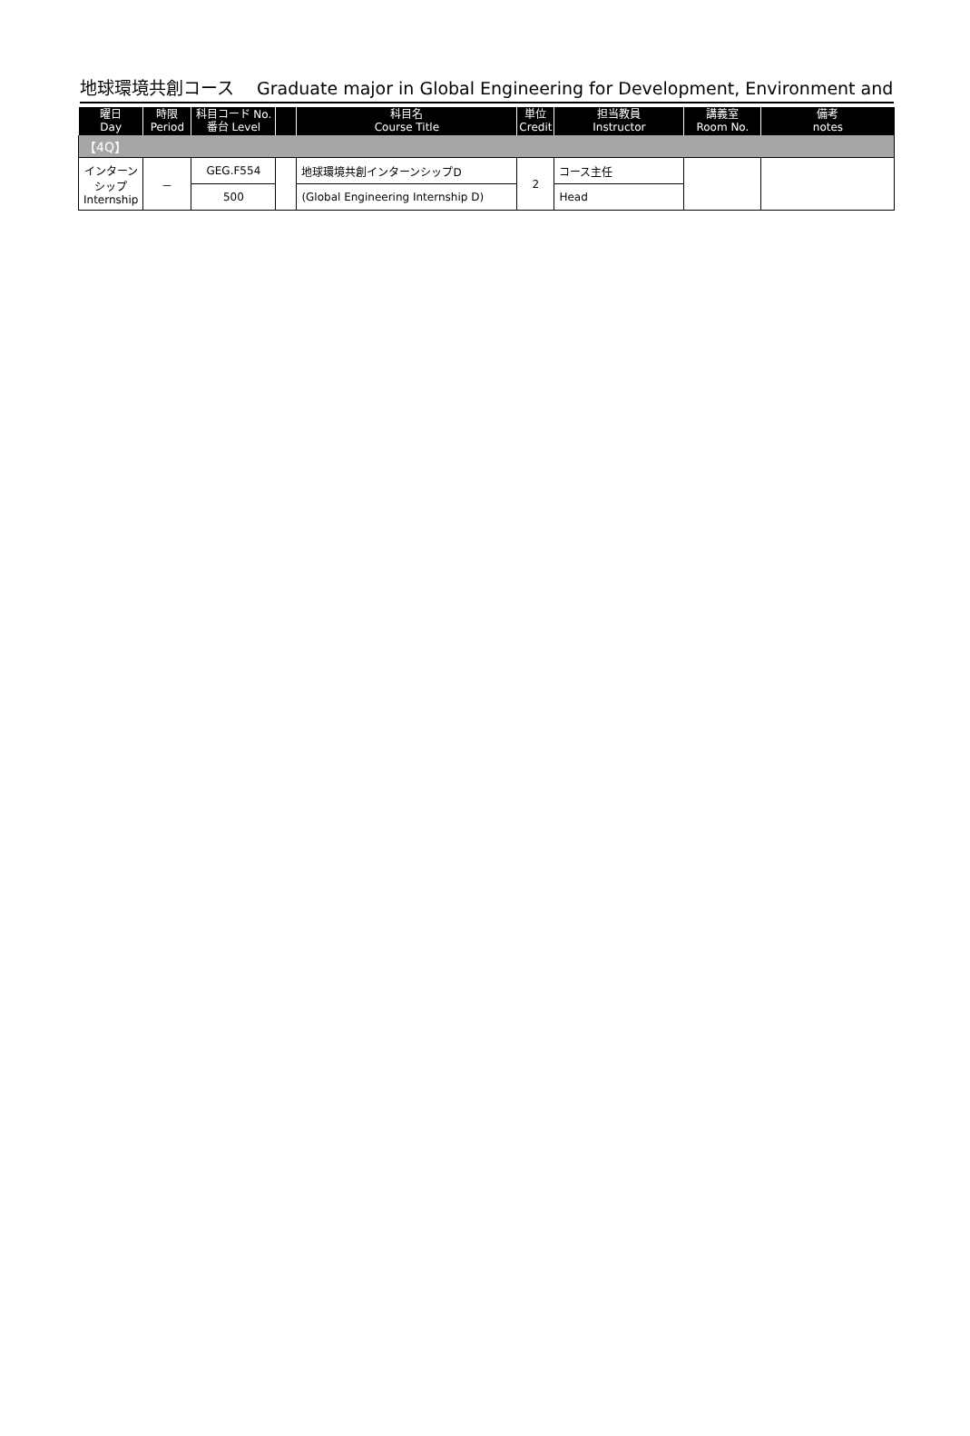地球環境共創コース　 Graduate major in Global Engineering for Development, Environment and
| 曜日 Day | 時限 Period | 科目コード No. 番台 Level | | 科目名 Course Title | 単位 Credit | 担当教員 Instructor | 講義室 Room No. | 備考 notes |
| --- | --- | --- | --- | --- | --- | --- | --- | --- |
| 【4Q】 | | | | | | | | |
| インターン シップ Internship | － | GEG.F554 | | 地球環境共創インターンシップD | 2 | コース主任 | | |
| | | 500 | | (Global Engineering Internship D) | | Head | | |